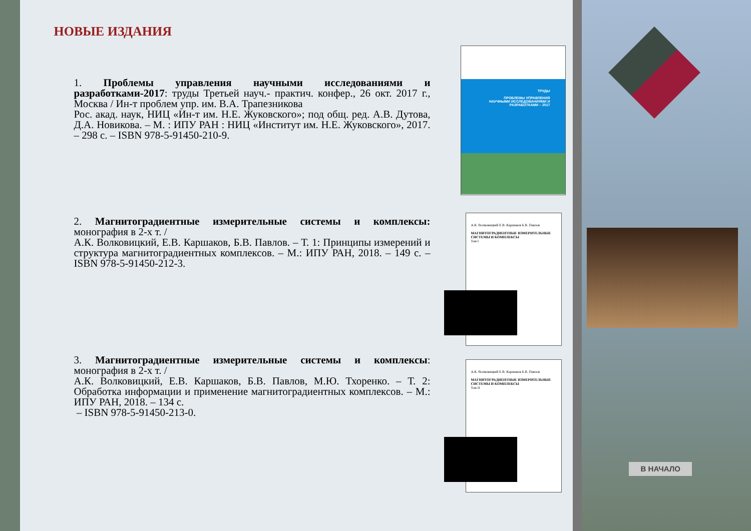НОВЫЕ ИЗДАНИЯ
1. Проблемы управления научными исследованиями и разработками-2017: труды Третьей науч.- практич. конфер., 26 окт. 2017 г., Москва / Ин-т проблем упр. им. В.А. Трапезникова
Рос. акад. наук, НИЦ «Ин-т им. Н.Е. Жуковского»; под общ. ред. А.В. Дутова, Д.А. Новикова. – М. : ИПУ РАН : НИЦ «Институт им. Н.Е. Жуковского», 2017. – 298 с. – ISBN 978-5-91450-210-9.
2. Магнитоградиентные измерительные системы и комплексы: монография в 2-х т. /
А.К. Волковицкий, Е.В. Каршаков, Б.В. Павлов. – Т. 1: Принципы измерений и структура магнитоградиентных комплексов. – М.: ИПУ РАН, 2018. – 149 с. – ISBN 978-5-91450-212-3.
3. Магнитоградиентные измерительные системы и комплексы: монография в 2-х т. /
А.К. Волковицкий, Е.В. Каршаков, Б.В. Павлов, М.Ю. Тхоренко. – Т. 2: Обработка информации и применение магнитоградиентных комплексов. – М.: ИПУ РАН, 2018. – 134 с.
– ISBN 978-5-91450-213-0.
ТРУДЫ
ПРОБЛЕМЫ УПРАВЛЕНИЯ
НАУЧНЫМИ ИССЛЕДОВАНИЯМИ И
РАЗРАБОТКАМИ – 2017
А.К. Волковицкий Е.В. Каршаков Б.В. Павлов
МАГНИТОГРАДИЕНТНЫЕ ИЗМЕРИТЕЛЬНЫЕ СИСТЕМЫ И КОМПЛЕКСЫ
Том I
А.К. Волковицкий Е.В. Каршаков Б.В. Павлов
МАГНИТОГРАДИЕНТНЫЕ ИЗМЕРИТЕЛЬНЫЕ СИСТЕМЫ И КОМПЛЕКСЫ
Том II
В НАЧАЛО